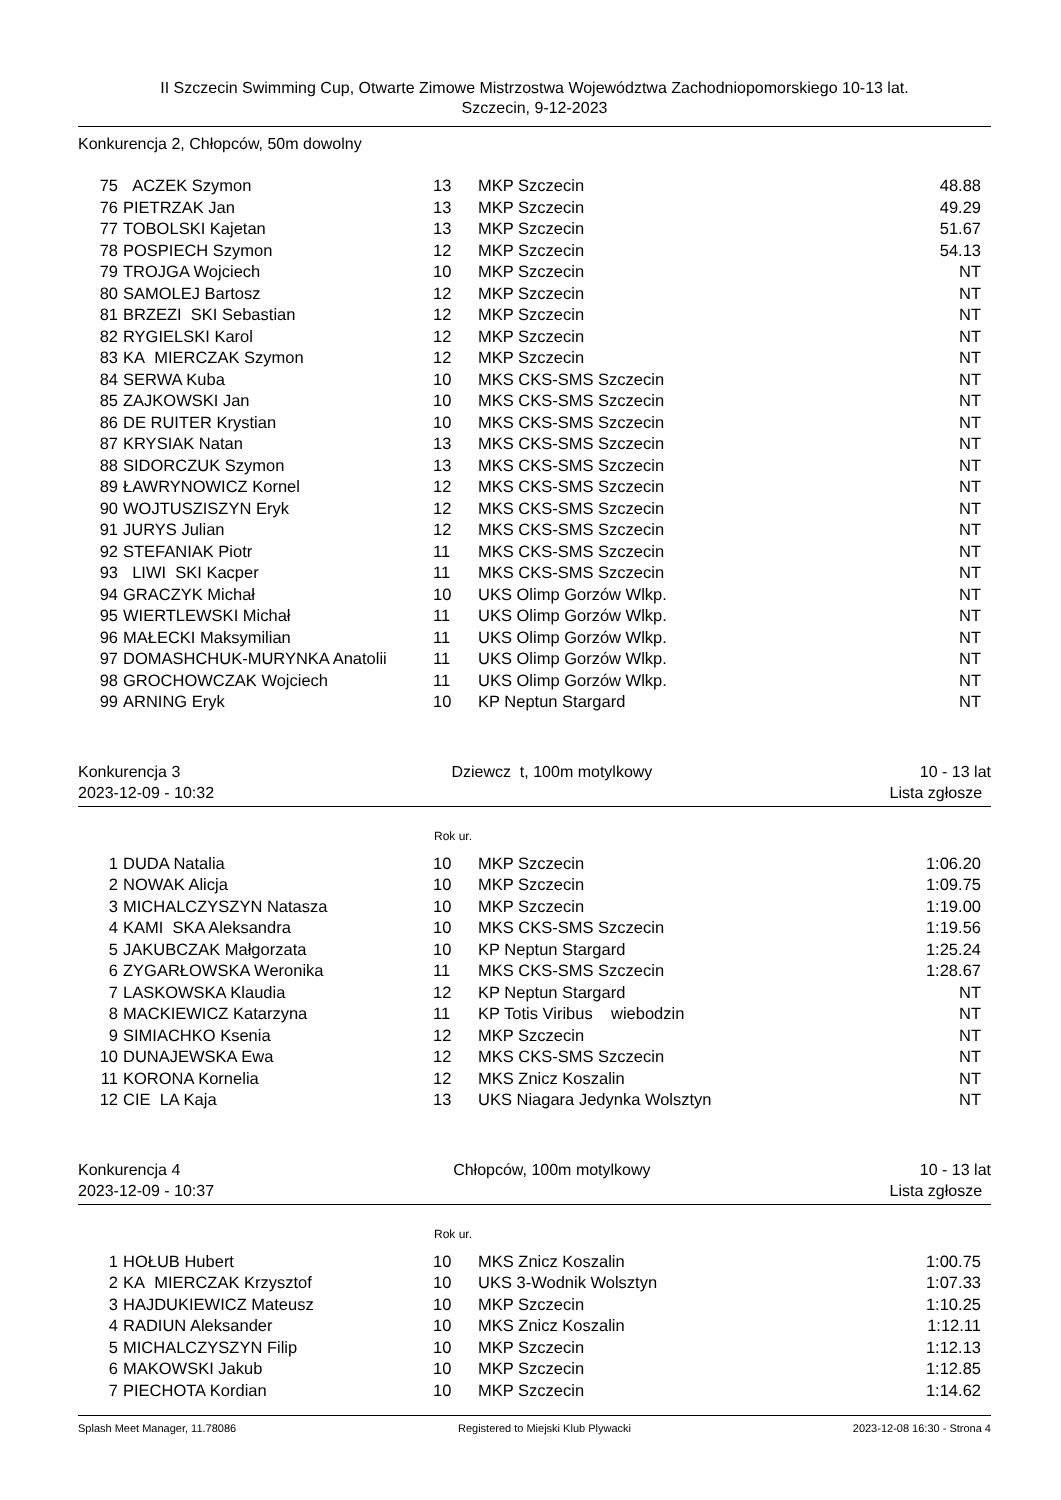II Szczecin Swimming Cup, Otwarte Zimowe Mistrzostwa Województwa Zachodniopomorskiego 10-13 lat.
Szczecin, 9-12-2023
Konkurencja 2, Chłopców, 50m dowolny
| 75 | ACZEK Szymon | 13 | MKP Szczecin | 48.88 |
| 76 | PIETRZAK Jan | 13 | MKP Szczecin | 49.29 |
| 77 | TOBOLSKI Kajetan | 13 | MKP Szczecin | 51.67 |
| 78 | POSPIECH Szymon | 12 | MKP Szczecin | 54.13 |
| 79 | TROJGA Wojciech | 10 | MKP Szczecin | NT |
| 80 | SAMOLEJ Bartosz | 12 | MKP Szczecin | NT |
| 81 | BRZEZI SKI Sebastian | 12 | MKP Szczecin | NT |
| 82 | RYGIELSKI Karol | 12 | MKP Szczecin | NT |
| 83 | KA MIERCZAK Szymon | 12 | MKP Szczecin | NT |
| 84 | SERWA Kuba | 10 | MKS CKS-SMS Szczecin | NT |
| 85 | ZAJKOWSKI Jan | 10 | MKS CKS-SMS Szczecin | NT |
| 86 | DE RUITER Krystian | 10 | MKS CKS-SMS Szczecin | NT |
| 87 | KRYSIAK Natan | 13 | MKS CKS-SMS Szczecin | NT |
| 88 | SIDORCZUK Szymon | 13 | MKS CKS-SMS Szczecin | NT |
| 89 | ŁAWRYNOWICZ Kornel | 12 | MKS CKS-SMS Szczecin | NT |
| 90 | WOJTUSZISZYN Eryk | 12 | MKS CKS-SMS Szczecin | NT |
| 91 | JURYS Julian | 12 | MKS CKS-SMS Szczecin | NT |
| 92 | STEFANIAK Piotr | 11 | MKS CKS-SMS Szczecin | NT |
| 93 | LIWI SKI Kacper | 11 | MKS CKS-SMS Szczecin | NT |
| 94 | GRACZYK Michał | 10 | UKS Olimp Gorzów Wlkp. | NT |
| 95 | WIERTLEWSKI Michał | 11 | UKS Olimp Gorzów Wlkp. | NT |
| 96 | MAŁECKI Maksymilian | 11 | UKS Olimp Gorzów Wlkp. | NT |
| 97 | DOMASHCHUK-MURYNKA Anatolii | 11 | UKS Olimp Gorzów Wlkp. | NT |
| 98 | GROCHOWCZAK Wojciech | 11 | UKS Olimp Gorzów Wlkp. | NT |
| 99 | ARNING Eryk | 10 | KP Neptun Stargard | NT |
Konkurencja 3
2023-12-09 - 10:32
Dziewcz t, 100m motylkowy 10 - 13 lat
Lista zgłosze
Rok ur.
| 1 | DUDA Natalia | 10 | MKP Szczecin | 1:06.20 |
| 2 | NOWAK Alicja | 10 | MKP Szczecin | 1:09.75 |
| 3 | MICHALCZYSZYN Natasza | 10 | MKP Szczecin | 1:19.00 |
| 4 | KAMI SKA Aleksandra | 10 | MKS CKS-SMS Szczecin | 1:19.56 |
| 5 | JAKUBCZAK Małgorzata | 10 | KP Neptun Stargard | 1:25.24 |
| 6 | ZYGARŁOWSKA Weronika | 11 | MKS CKS-SMS Szczecin | 1:28.67 |
| 7 | LASKOWSKA Klaudia | 12 | KP Neptun Stargard | NT |
| 8 | MACKIEWICZ Katarzyna | 11 | KP Totis Viribus wiebodzin | NT |
| 9 | SIMIACHKO Ksenia | 12 | MKP Szczecin | NT |
| 10 | DUNAJEWSKA Ewa | 12 | MKS CKS-SMS Szczecin | NT |
| 11 | KORONA Kornelia | 12 | MKS Znicz Koszalin | NT |
| 12 | CIE LA Kaja | 13 | UKS Niagara Jedynka Wolsztyn | NT |
Konkurencja 4
2023-12-09 - 10:37
Chłopców, 100m motylkowy 10 - 13 lat
Lista zgłosze
Rok ur.
| 1 | HOŁUB Hubert | 10 | MKS Znicz Koszalin | 1:00.75 |
| 2 | KA MIERCZAK Krzysztof | 10 | UKS 3-Wodnik Wolsztyn | 1:07.33 |
| 3 | HAJDUKIEWICZ Mateusz | 10 | MKP Szczecin | 1:10.25 |
| 4 | RADIUN Aleksander | 10 | MKS Znicz Koszalin | 1:12.11 |
| 5 | MICHALCZYSZYN Filip | 10 | MKP Szczecin | 1:12.13 |
| 6 | MAKOWSKI Jakub | 10 | MKP Szczecin | 1:12.85 |
| 7 | PIECHOTA Kordian | 10 | MKP Szczecin | 1:14.62 |
Splash Meet Manager, 11.78086 Registered to Miejski Klub Plywacki 2023-12-08 16:30 - Strona 4